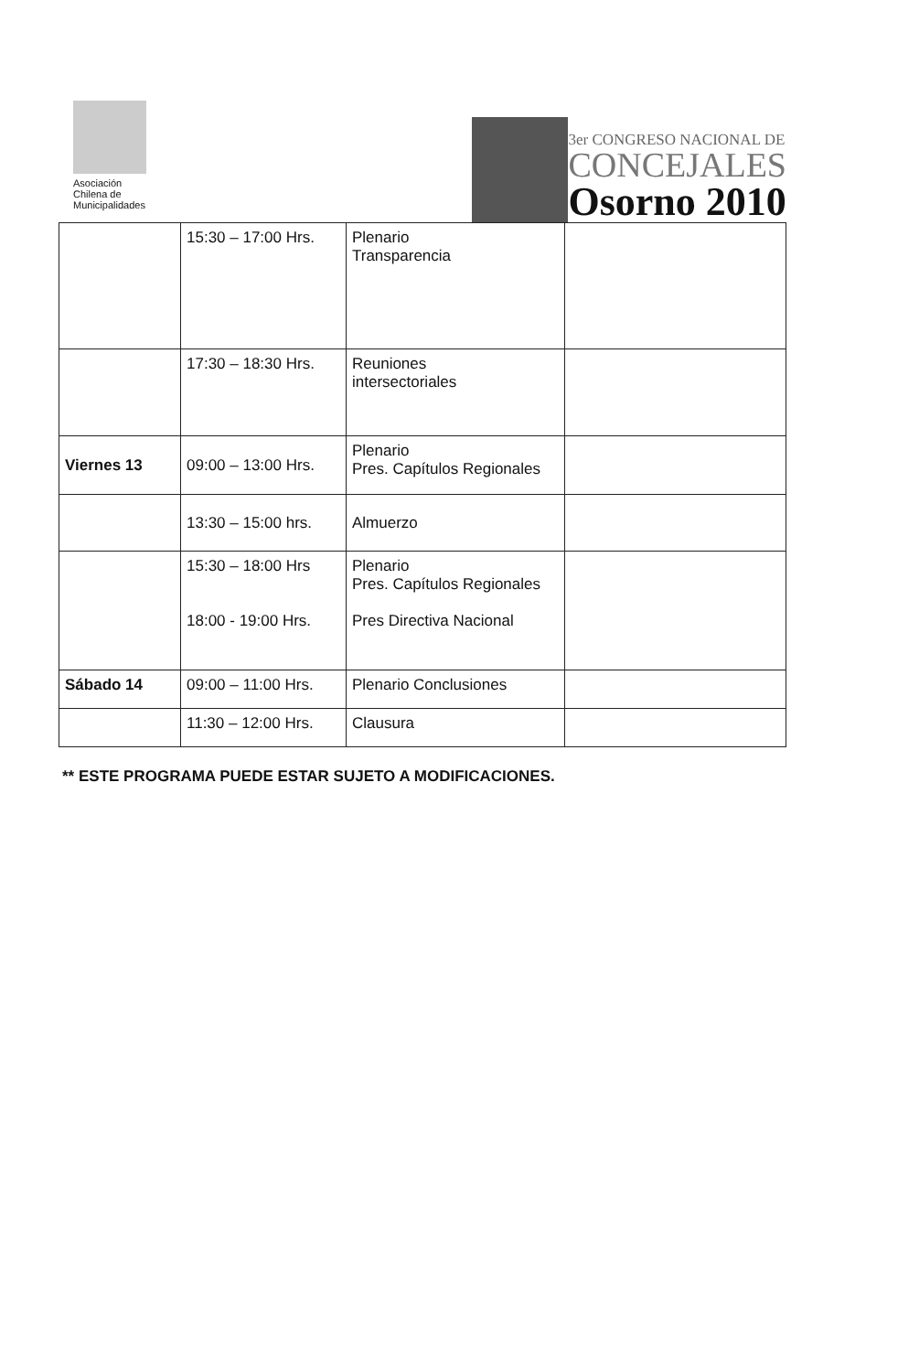Asociación
Chilena de
Municipalidades
3er CONGRESO NACIONAL DE
CONCEJALES
Osorno 2010
| | 15:30 – 17:00 Hrs. | Plenario Transparencia | |
| | 17:30 – 18:30 Hrs. | Reuniones intersectoriales | |
| Viernes 13 | 09:00 – 13:00 Hrs. | Plenario Pres. Capítulos Regionales | |
| | 13:30 – 15:00 hrs. | Almuerzo | |
| | 15:30 – 18:00 Hrs 18:00 - 19:00 Hrs. | Plenario Pres. Capítulos Regionales Pres Directiva Nacional | |
| Sábado 14 | 09:00 – 11:00 Hrs. | Plenario Conclusiones | |
| | 11:30 – 12:00 Hrs. | Clausura | |
** ESTE PROGRAMA PUEDE ESTAR SUJETO A MODIFICACIONES.